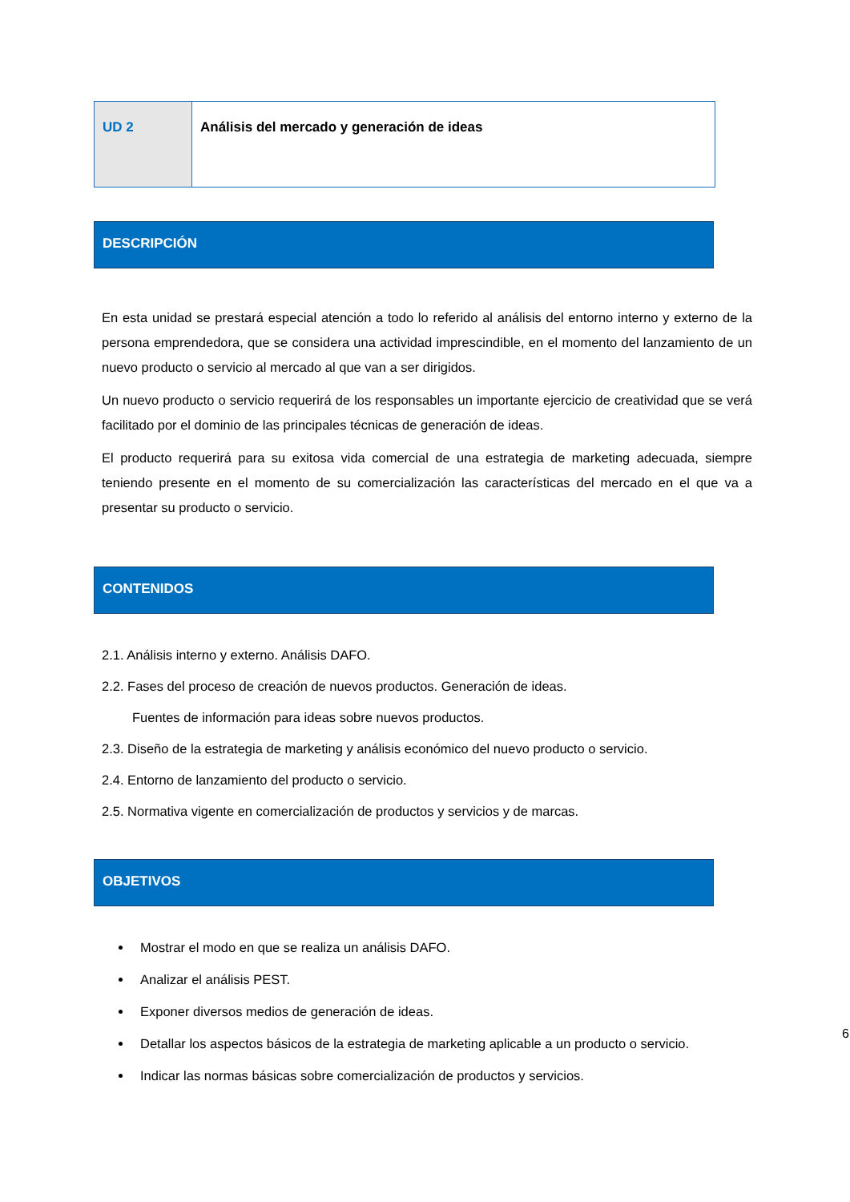| UD 2 | Análisis del mercado y generación de ideas |
DESCRIPCIÓN
En esta unidad se prestará especial atención a todo lo referido al análisis del entorno interno y externo de la persona emprendedora, que se considera una actividad imprescindible, en el momento del lanzamiento de un nuevo producto o servicio al mercado al que van a ser dirigidos.
Un nuevo producto o servicio requerirá de los responsables un importante ejercicio de creatividad que se verá facilitado por el dominio de las principales técnicas de generación de ideas.
El producto requerirá para su exitosa vida comercial de una estrategia de marketing adecuada, siempre teniendo presente en el momento de su comercialización las características del mercado en el que va a presentar su producto o servicio.
CONTENIDOS
2.1. Análisis interno y externo. Análisis DAFO.
2.2. Fases del proceso de creación de nuevos productos. Generación de ideas.
Fuentes de información para ideas sobre nuevos productos.
2.3. Diseño de la estrategia de marketing y análisis económico del nuevo producto o servicio.
2.4. Entorno de lanzamiento del producto o servicio.
2.5. Normativa vigente en comercialización de productos y servicios y de marcas.
OBJETIVOS
Mostrar el modo en que se realiza un análisis DAFO.
Analizar el análisis PEST.
Exponer diversos medios de generación de ideas.
Detallar los aspectos básicos de la estrategia de marketing aplicable a un producto o servicio.
Indicar las normas básicas sobre comercialización de productos y servicios.
6